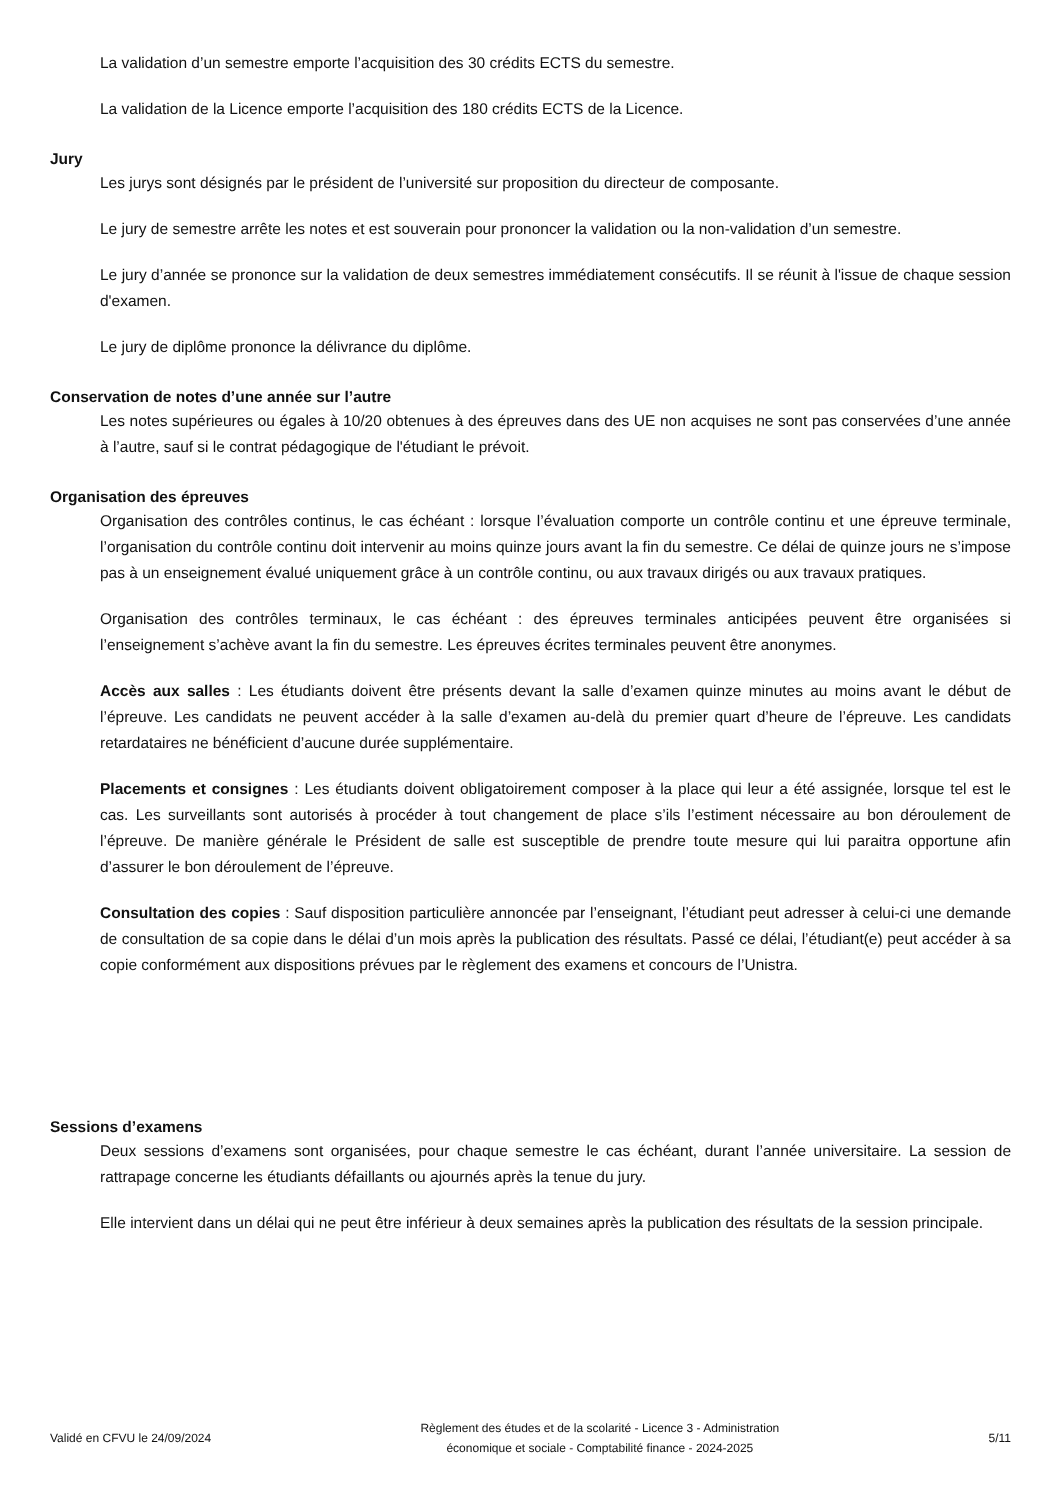La validation d’un semestre emporte l’acquisition des 30 crédits ECTS du semestre.
La validation de la Licence emporte l’acquisition des 180 crédits ECTS de la Licence.
Jury
Les jurys sont désignés par le président de l’université sur proposition du directeur de composante.
Le jury de semestre arrête les notes et est souverain pour prononcer la validation ou la non-validation d’un semestre.
Le jury d’année se prononce sur la validation de deux semestres immédiatement consécutifs. Il se réunit à l'issue de chaque session d'examen.
Le jury de diplôme prononce la délivrance du diplôme.
Conservation de notes d’une année sur l’autre
Les notes supérieures ou égales à 10/20 obtenues à des épreuves dans des UE non acquises ne sont pas conservées d’une année à l’autre, sauf si le contrat pédagogique de l'étudiant le prévoit.
Organisation des épreuves
Organisation des contrôles continus, le cas échéant : lorsque l’évaluation comporte un contrôle continu et une épreuve terminale, l’organisation du contrôle continu doit intervenir au moins quinze jours avant la fin du semestre. Ce délai de quinze jours ne s’impose pas à un enseignement évalué uniquement grâce à un contrôle continu, ou aux travaux dirigés ou aux travaux pratiques.
Organisation des contrôles terminaux, le cas échéant : des épreuves terminales anticipées peuvent être organisées si l’enseignement s’achève avant la fin du semestre. Les épreuves écrites terminales peuvent être anonymes.
Accès aux salles : Les étudiants doivent être présents devant la salle d’examen quinze minutes au moins avant le début de l’épreuve. Les candidats ne peuvent accéder à la salle d’examen au-delà du premier quart d’heure de l’épreuve. Les candidats retardataires ne bénéficient d’aucune durée supplémentaire.
Placements et consignes : Les étudiants doivent obligatoirement composer à la place qui leur a été assignée, lorsque tel est le cas. Les surveillants sont autorisés à procéder à tout changement de place s’ils l’estiment nécessaire au bon déroulement de l’épreuve. De manière générale le Président de salle est susceptible de prendre toute mesure qui lui paraitra opportune afin d’assurer le bon déroulement de l’épreuve.
Consultation des copies : Sauf disposition particulière annoncée par l’enseignant, l’étudiant peut adresser à celui-ci une demande de consultation de sa copie dans le délai d’un mois après la publication des résultats. Passé ce délai, l’étudiant(e) peut accéder à sa copie conformément aux dispositions prévues par le règlement des examens et concours de l’Unistra.
Sessions d’examens
Deux sessions d’examens sont organisées, pour chaque semestre le cas échéant, durant l’année universitaire. La session de rattrapage concerne les étudiants défaillants ou ajournés après la tenue du jury.
Elle intervient dans un délai qui ne peut être inférieur à deux semaines après la publication des résultats de la session principale.
Validé en CFVU le 24/09/2024
Règlement des études et de la scolarité - Licence 3 - Administration
économique et sociale - Comptabilité finance - 2024-2025
5/11